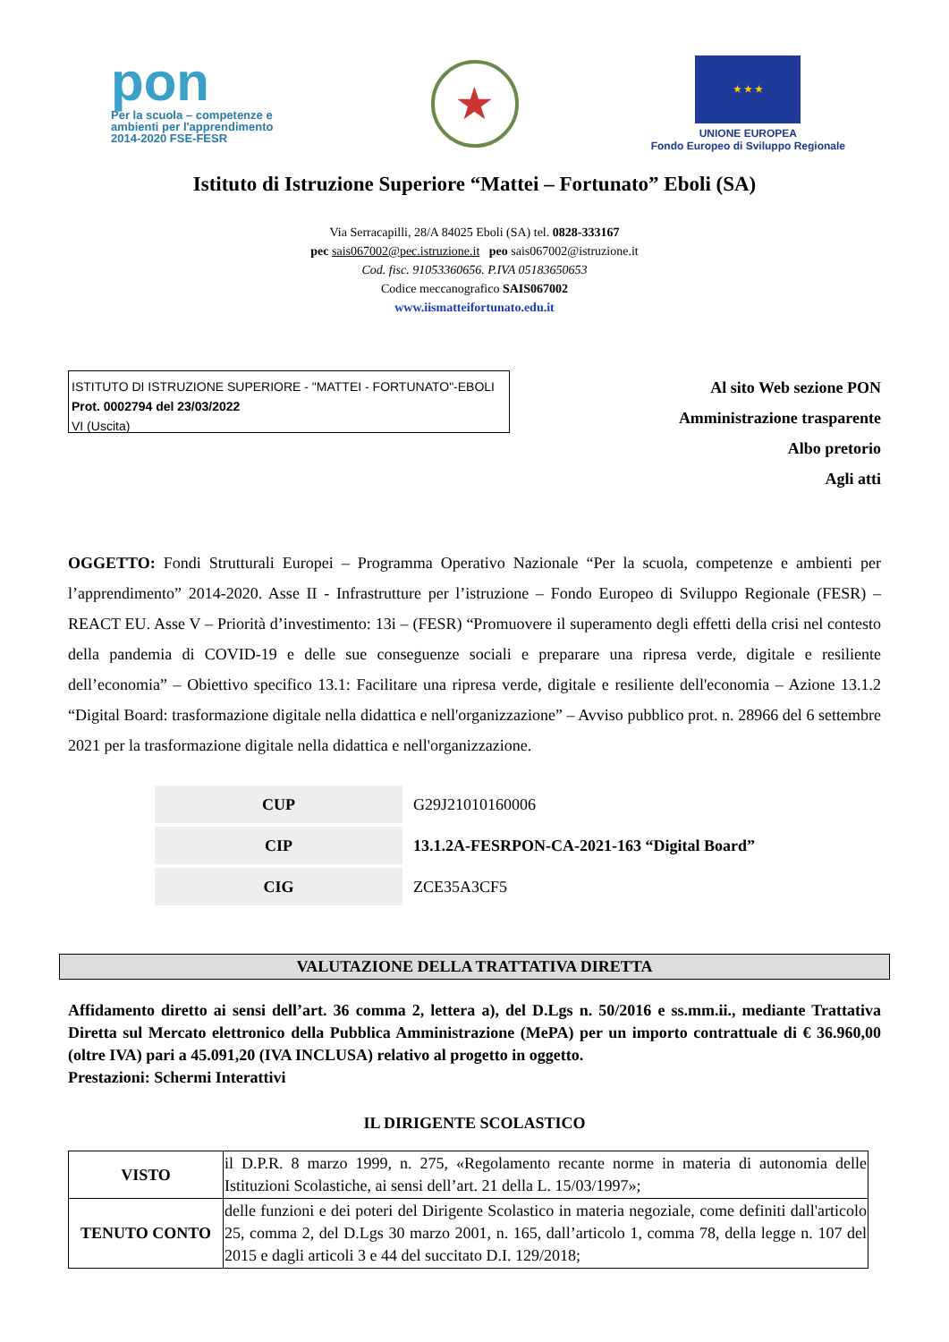pon
Per la scuola – competenze e ambienti per l'apprendimento 2014-2020 FSE-FESR
★
★ ★ ★
UNIONE EUROPEA
Fondo Europeo di Sviluppo Regionale
Istituto di Istruzione Superiore “Mattei – Fortunato” Eboli (SA)
Via Serracapilli, 28/A 84025 Eboli (SA) tel. 0828-333167
pec sais067002@pec.istruzione.it peo sais067002@istruzione.it
Cod. fisc. 91053360656. P.IVA 05183650653
Codice meccanografico SAIS067002
www.iismatteifortunato.edu.it
ISTITUTO DI ISTRUZIONE SUPERIORE - "MATTEI - FORTUNATO"-EBOLI
Prot. 0002794 del 23/03/2022
VI (Uscita)
Al sito Web sezione PON
Amministrazione trasparente
Albo pretorio
Agli atti
OGGETTO: Fondi Strutturali Europei – Programma Operativo Nazionale “Per la scuola, competenze e ambienti per l’apprendimento” 2014-2020. Asse II - Infrastrutture per l’istruzione – Fondo Europeo di Sviluppo Regionale (FESR) – REACT EU. Asse V – Priorità d’investimento: 13i – (FESR) “Promuovere il superamento degli effetti della crisi nel contesto della pandemia di COVID-19 e delle sue conseguenze sociali e preparare una ripresa verde, digitale e resiliente dell’economia” – Obiettivo specifico 13.1: Facilitare una ripresa verde, digitale e resiliente dell'economia – Azione 13.1.2 “Digital Board: trasformazione digitale nella didattica e nell'organizzazione” – Avviso pubblico prot. n. 28966 del 6 settembre 2021 per la trasformazione digitale nella didattica e nell'organizzazione.
| CUP | G29J21010160006 |
| CIP | 13.1.2A-FESRPON-CA-2021-163 “Digital Board” |
| CIG | ZCE35A3CF5 |
VALUTAZIONE DELLA TRATTATIVA DIRETTA
Affidamento diretto ai sensi dell’art. 36 comma 2, lettera a), del D.Lgs n. 50/2016 e ss.mm.ii., mediante Trattativa Diretta sul Mercato elettronico della Pubblica Amministrazione (MePA) per un importo contrattuale di € 36.960,00 (oltre IVA) pari a 45.091,20 (IVA INCLUSA) relativo al progetto in oggetto.
Prestazioni: Schermi Interattivi
IL DIRIGENTE SCOLASTICO
| VISTO | il D.P.R. 8 marzo 1999, n. 275, «Regolamento recante norme in materia di autonomia delle Istituzioni Scolastiche, ai sensi dell’art. 21 della L. 15/03/1997»; |
| TENUTO CONTO | delle funzioni e dei poteri del Dirigente Scolastico in materia negoziale, come definiti dall'articolo 25, comma 2, del D.Lgs 30 marzo 2001, n. 165, dall’articolo 1, comma 78, della legge n. 107 del 2015 e dagli articoli 3 e 44 del succitato D.I. 129/2018; |